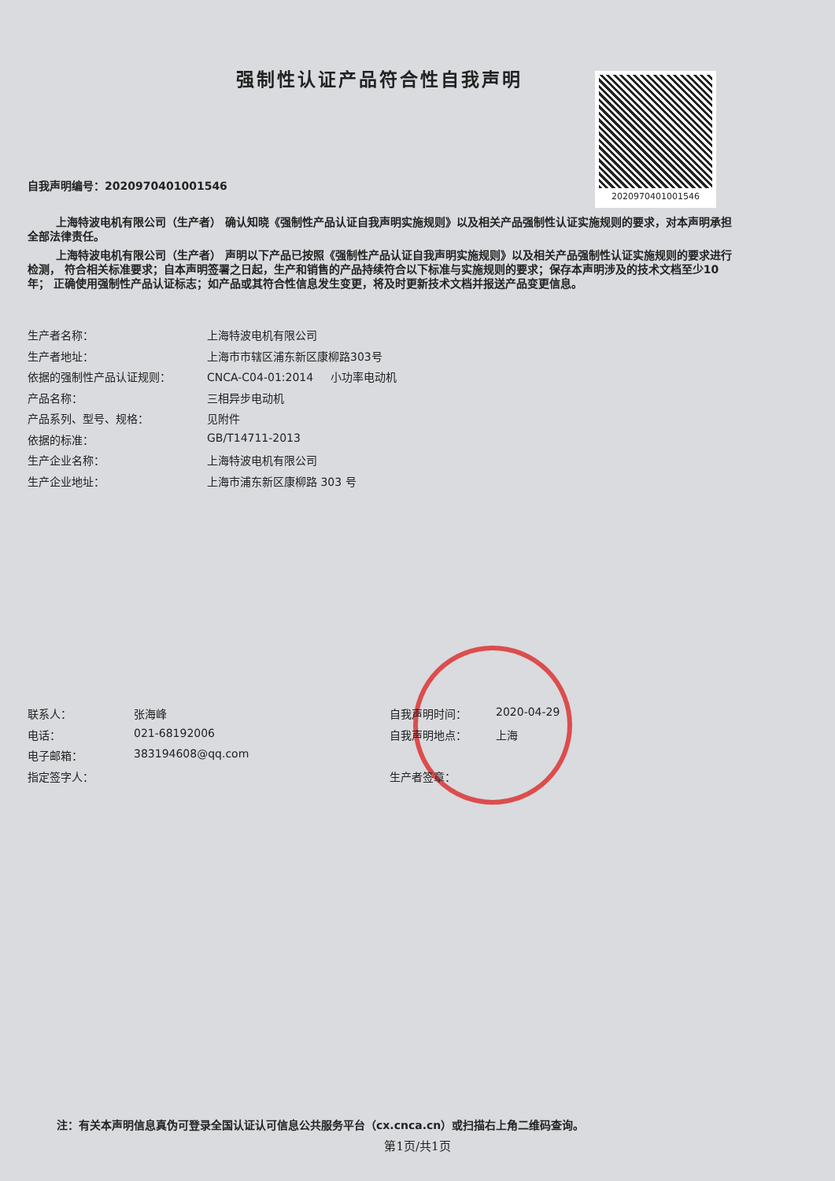强制性认证产品符合性自我声明 2020970401001546
自我声明编号：2020970401001546
上海特波电机有限公司（生产者） 确认知晓《强制性产品认证自我声明实施规则》以及相关产品强制性认证实施规则的要求，对本声明承担全部法律责任。
上海特波电机有限公司（生产者） 声明以下产品已按照《强制性产品认证自我声明实施规则》以及相关产品强制性认证实施规则的要求进行检测， 符合相关标准要求；自本声明签署之日起，生产和销售的产品持续符合以下标准与实施规则的要求；保存本声明涉及的技术文档至少10年； 正确使用强制性产品认证标志；如产品或其符合性信息发生变更，将及时更新技术文档并报送产品变更信息。
生产者名称： 上海特波电机有限公司
生产者地址： 上海市市辖区浦东新区康柳路303号
依据的强制性产品认证规则： CNCA-C04-01:2014 小功率电动机
产品名称： 三相异步电动机
产品系列、型号、规格： 见附件
依据的标准： GB/T14711-2013
生产企业名称： 上海特波电机有限公司
生产企业地址： 上海市浦东新区康柳路 303 号
联系人： 张海峰
电话： 021-68192006
电子邮箱： 383194608@qq.com
指定签字人：
自我声明时间： 2020-04-29
自我声明地点： 上海
生产者签章：
注：有关本声明信息真伪可登录全国认证认可信息公共服务平台（cx.cnca.cn）或扫描右上角二维码查询。
第1页/共1页